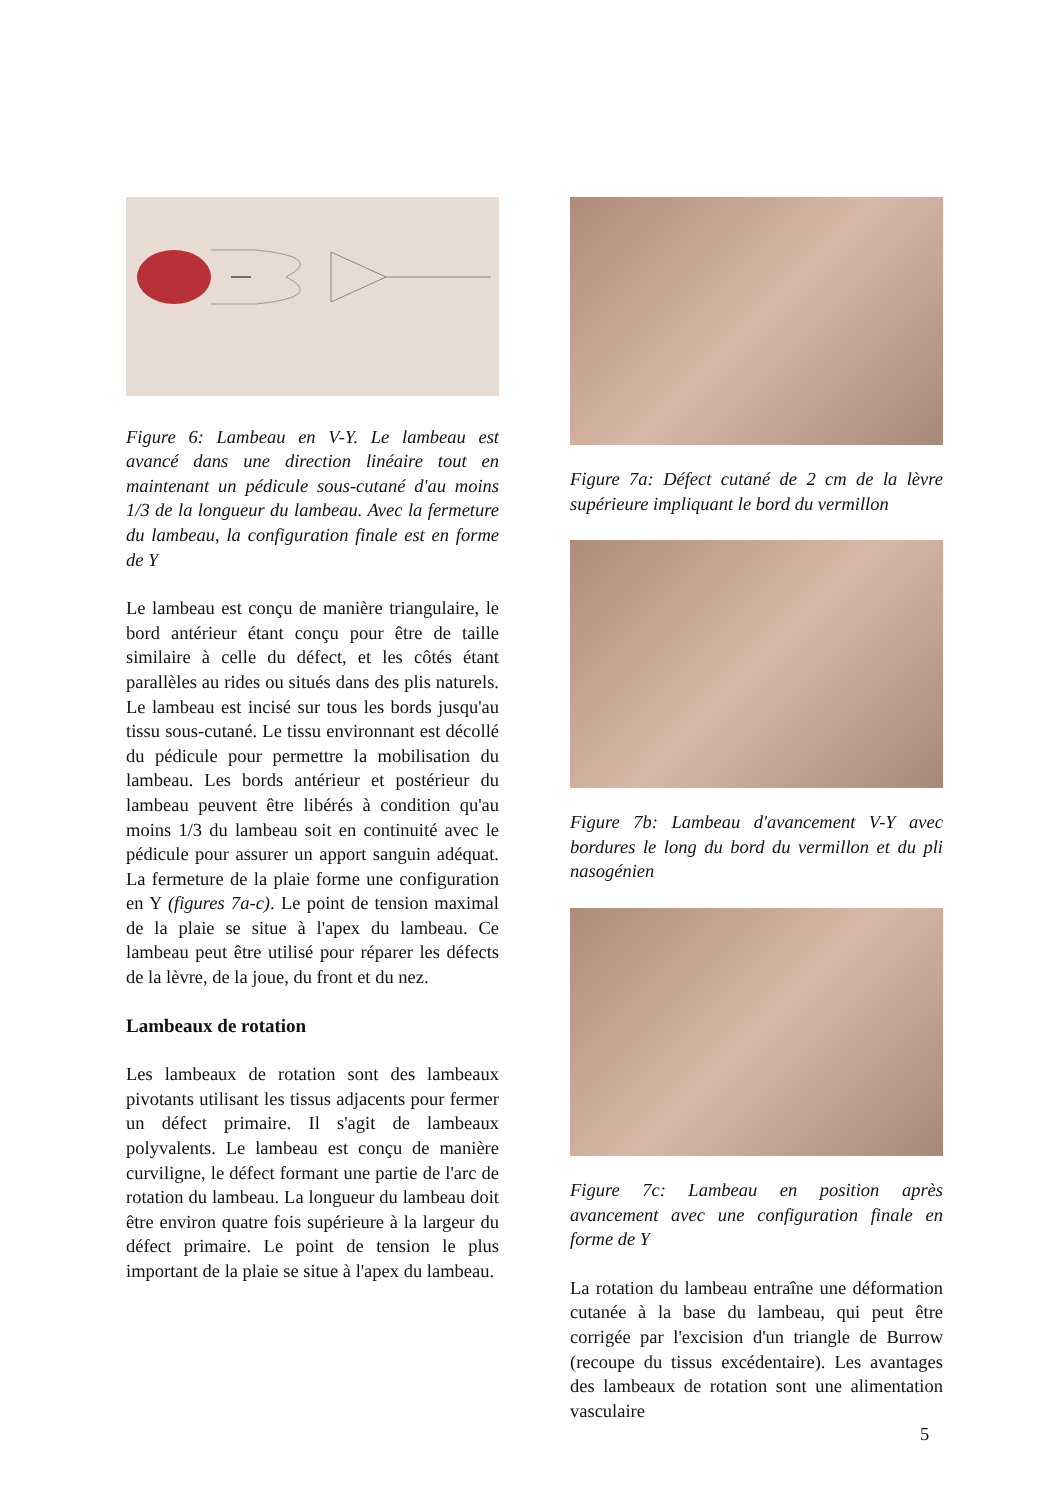Figure 6: Lambeau en V-Y. Le lambeau est avancé dans une direction linéaire tout en maintenant un pédicule sous-cutané d'au moins 1/3 de la longueur du lambeau. Avec la fermeture du lambeau, la configuration finale est en forme de Y
Le lambeau est conçu de manière triangulaire, le bord antérieur étant conçu pour être de taille similaire à celle du défect, et les côtés étant parallèles au rides ou situés dans des plis naturels. Le lambeau est incisé sur tous les bords jusqu'au tissu sous-cutané. Le tissu environnant est décollé du pédicule pour permettre la mobilisation du lambeau. Les bords antérieur et postérieur du lambeau peuvent être libérés à condition qu'au moins 1/3 du lambeau soit en continuité avec le pédicule pour assurer un apport sanguin adéquat. La fermeture de la plaie forme une configuration en Y (figures 7a-c). Le point de tension maximal de la plaie se situe à l'apex du lambeau. Ce lambeau peut être utilisé pour réparer les défects de la lèvre, de la joue, du front et du nez.
Lambeaux de rotation
Les lambeaux de rotation sont des lambeaux pivotants utilisant les tissus adjacents pour fermer un défect primaire. Il s'agit de lambeaux polyvalents. Le lambeau est conçu de manière curviligne, le défect formant une partie de l'arc de rotation du lambeau. La longueur du lambeau doit être environ quatre fois supérieure à la largeur du défect primaire. Le point de tension le plus important de la plaie se situe à l'apex du lambeau.
Figure 7a: Défect cutané de 2 cm de la lèvre supérieure impliquant le bord du vermillon
Figure 7b: Lambeau d'avancement V-Y avec bordures le long du bord du vermillon et du pli nasogénien
Figure 7c: Lambeau en position après avancement avec une configuration finale en forme de Y
La rotation du lambeau entraîne une déformation cutanée à la base du lambeau, qui peut être corrigée par l'excision d'un triangle de Burrow (recoupe du tissus excédentaire). Les avantages des lambeaux de rotation sont une alimentation vasculaire
5